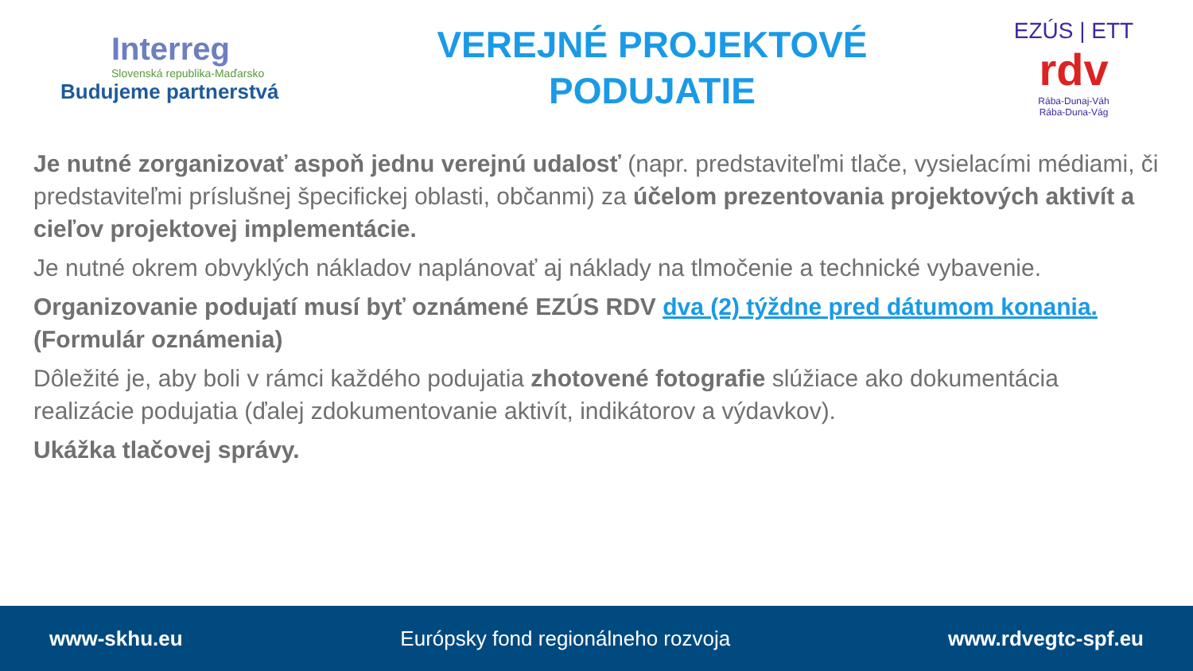Interreg
Slovenská republika-Maďarsko
Budujeme partnerstvá
VEREJNÉ PROJEKTOVÉ
PODUJATIE
EZÚS | ETT
rdv
Rába-Dunaj-Váh
Rába-Duna-Vág
Je nutné zorganizovať aspoň jednu verejnú udalosť (napr. predstaviteľmi tlače, vysielacími médiami, či predstaviteľmi príslušnej špecifickej oblasti, občanmi) za účelom prezentovania projektových aktivít a cieľov projektovej implementácie.
Je nutné okrem obvyklých nákladov naplánovať aj náklady na tlmočenie a technické vybavenie.
Organizovanie podujatí musí byť oznámené EZÚS RDV dva (2) týždne pred dátumom konania. (Formulár oznámenia)
Dôležité je, aby boli v rámci každého podujatia zhotovené fotografie slúžiace ako dokumentácia realizácie podujatia (ďalej zdokumentovanie aktivít, indikátorov a výdavkov).
Ukážka tlačovej správy.
www-skhu.eu Európsky fond regionálneho rozvoja www.rdvegtc-spf.eu